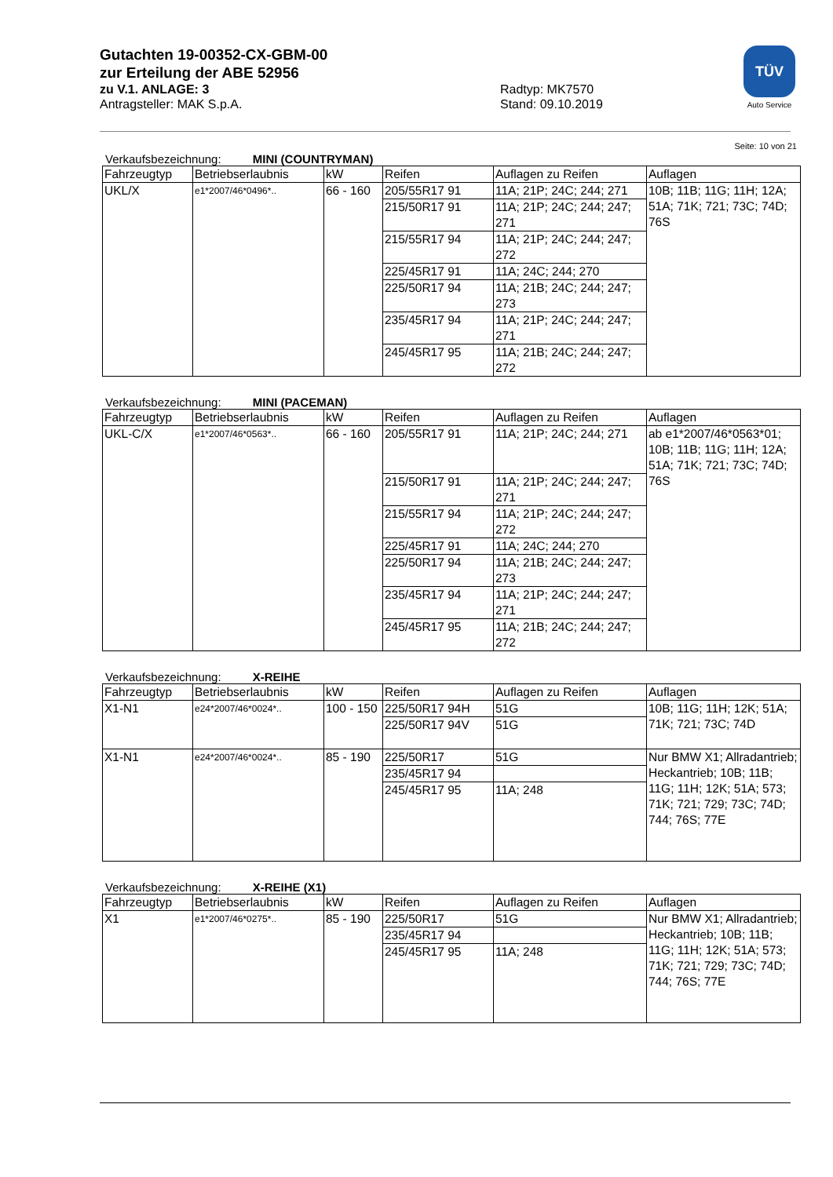Gutachten 19-00352-CX-GBM-00
zur Erteilung der ABE 52956
zu V.1. ANLAGE: 3 Radtyp: MK7570
Antragsteller: MAK S.p.A. Stand: 09.10.2019
TÜV
Auto Service
Seite: 10 von 21
Verkaufsbezeichnung: MINI (COUNTRYMAN)
| Fahrzeugtyp | Betriebserlaubnis | kW | Reifen | Auflagen zu Reifen | Auflagen |
| --- | --- | --- | --- | --- | --- |
| UKL/X | e1*2007/46*0496*.. | 66 - 160 | 205/55R17 91 | 11A; 21P; 24C; 244; 271 | 10B; 11B; 11G; 11H; 12A; 51A; 71K; 721; 73C; 74D; 76S |
| | | | 215/50R17 91 | 11A; 21P; 24C; 244; 247; 271 | |
| | | | 215/55R17 94 | 11A; 21P; 24C; 244; 247; 272 | |
| | | | 225/45R17 91 | 11A; 24C; 244; 270 | |
| | | | 225/50R17 94 | 11A; 21B; 24C; 244; 247; 273 | |
| | | | 235/45R17 94 | 11A; 21P; 24C; 244; 247; 271 | |
| | | | 245/45R17 95 | 11A; 21B; 24C; 244; 247; 272 | |
Verkaufsbezeichnung: MINI (PACEMAN)
| Fahrzeugtyp | Betriebserlaubnis | kW | Reifen | Auflagen zu Reifen | Auflagen |
| --- | --- | --- | --- | --- | --- |
| UKL-C/X | e1*2007/46*0563*.. | 66 - 160 | 205/55R17 91 | 11A; 21P; 24C; 244; 271 | ab e1*2007/46*0563*01; 10B; 11B; 11G; 11H; 12A; 51A; 71K; 721; 73C; 74D; 76S |
| | | | 215/50R17 91 | 11A; 21P; 24C; 244; 247; 271 | |
| | | | 215/55R17 94 | 11A; 21P; 24C; 244; 247; 272 | |
| | | | 225/45R17 91 | 11A; 24C; 244; 270 | |
| | | | 225/50R17 94 | 11A; 21B; 24C; 244; 247; 273 | |
| | | | 235/45R17 94 | 11A; 21P; 24C; 244; 247; 271 | |
| | | | 245/45R17 95 | 11A; 21B; 24C; 244; 247; 272 | |
Verkaufsbezeichnung: X-REIHE
| Fahrzeugtyp | Betriebserlaubnis | kW | Reifen | Auflagen zu Reifen | Auflagen |
| --- | --- | --- | --- | --- | --- |
| X1-N1 | e24*2007/46*0024*.. | 100 - 150 | 225/50R17 94H | 51G | 10B; 11G; 11H; 12K; 51A; 71K; 721; 73C; 74D |
| | | | 225/50R17 94V | 51G | |
| X1-N1 | e24*2007/46*0024*.. | 85 - 190 | 225/50R17 | 51G | Nur BMW X1; Allradantrieb; Heckantrieb; 10B; 11B; 11G; 11H; 12K; 51A; 573; 71K; 721; 729; 73C; 74D; 744; 76S; 77E |
| | | | 235/45R17 94 | | |
| | | | 245/45R17 95 | 11A; 248 | |
Verkaufsbezeichnung: X-REIHE (X1)
| Fahrzeugtyp | Betriebserlaubnis | kW | Reifen | Auflagen zu Reifen | Auflagen |
| --- | --- | --- | --- | --- | --- |
| X1 | e1*2007/46*0275*.. | 85 - 190 | 225/50R17 | 51G | Nur BMW X1; Allradantrieb; Heckantrieb; 10B; 11B; 11G; 11H; 12K; 51A; 573; 71K; 721; 729; 73C; 74D; 744; 76S; 77E |
| | | | 235/45R17 94 | | |
| | | | 245/45R17 95 | 11A; 248 | |